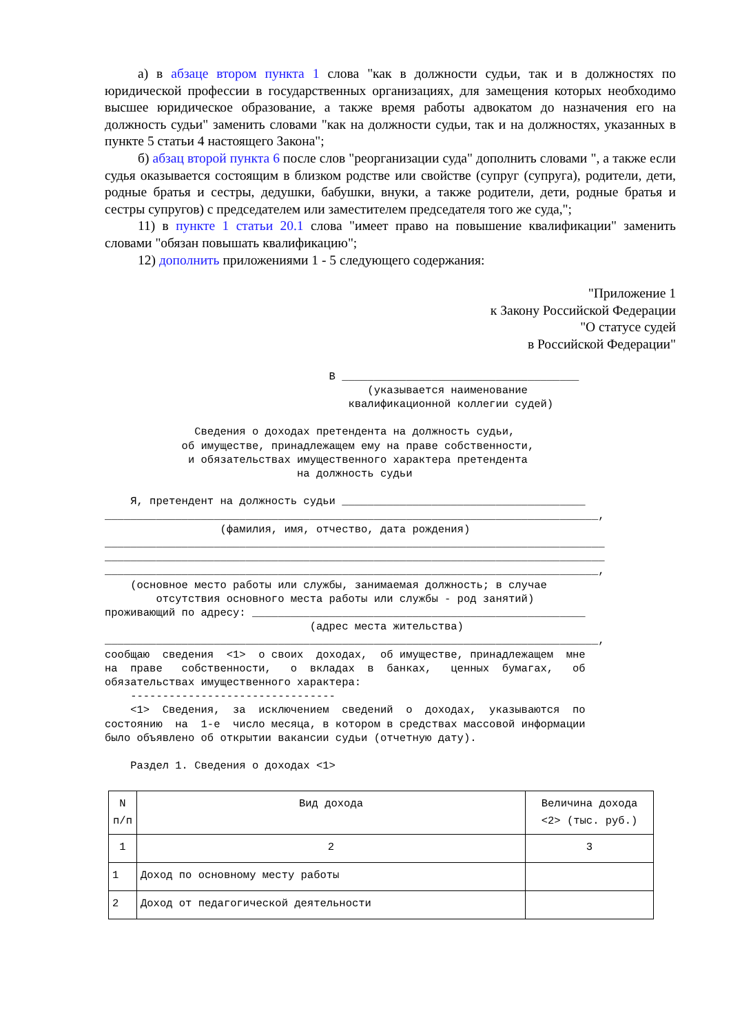а) в абзаце втором пункта 1 слова "как в должности судьи, так и в должностях по юридической профессии в государственных организациях, для замещения которых необходимо высшее юридическое образование, а также время работы адвокатом до назначения его на должность судьи" заменить словами "как на должности судьи, так и на должностях, указанных в пункте 5 статьи 4 настоящего Закона";
б) абзац второй пункта 6 после слов "реорганизации суда" дополнить словами ", а также если судья оказывается состоящим в близком родстве или свойстве (супруг (супруга), родители, дети, родные братья и сестры, дедушки, бабушки, внуки, а также родители, дети, родные братья и сестры супругов) с председателем или заместителем председателя того же суда,";
11) в пункте 1 статьи 20.1 слова "имеет право на повышение квалификации" заменить словами "обязан повышать квалификацию";
12) дополнить приложениями 1 - 5 следующего содержания:
"Приложение 1
к Закону Российской Федерации
"О статусе судей
в Российской Федерации"
                                   В _____________________________________
                                         (указывается наименование
                                      квалификационной коллегии судей)

              Сведения о доходах претендента на должность судьи,
            об имуществе, принадлежащем ему на праве собственности,
             и обязательствах имущественного характера претендента
                              на должность судьи

    Я, претендент на должность судьи ______________________________________
_____________________________________________________________________________,
                  (фамилия, имя, отчество, дата рождения)
______________________________________________________________________________
______________________________________________________________________________
_____________________________________________________________________________,
    (основное место работы или службы, занимаемая должность; в случае
        отсутствия основного места работы или службы - род занятий)
проживающий по адресу: ____________________________________________________
                                (адрес места жительства)
_____________________________________________________________________________,
сообщаю  сведения  <1>  о своих  доходах,  об имуществе, принадлежащем  мне
на  праве   собственности,   о  вкладах  в  банках,   ценных  бумагах,   об
обязательствах имущественного характера:
    --------------------------------
    <1>  Сведения,  за  исключением  сведений  о  доходах,  указываются  по
состоянию  на  1-е  число месяца, в котором в средствах массовой информации
было объявлено об открытии вакансии судьи (отчетную дату).

    Раздел 1. Сведения о доходах <1>
| N п/п | Вид дохода | Величина дохода <2> (тыс. руб.) |
| --- | --- | --- |
| 1 | 2 | 3 |
| 1 | Доход по основному месту работы | |
| 2 | Доход от педагогической деятельности | |